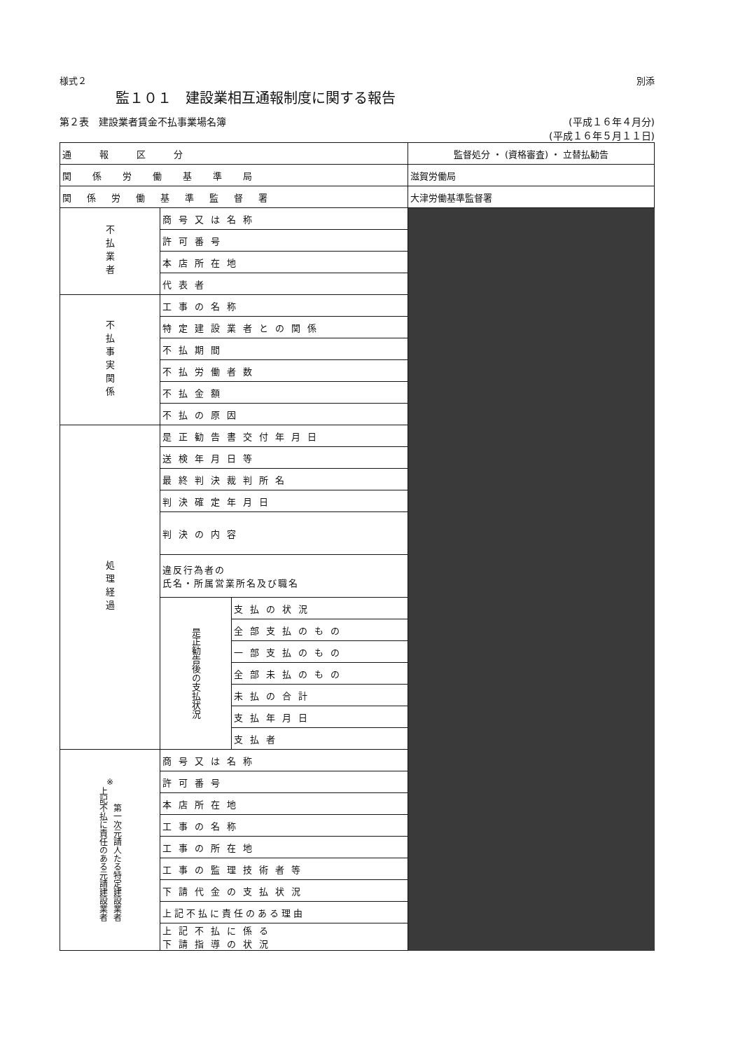様式２ 別添
監１０１　建設業相互通報制度に関する報告
第２表　建設業者賃金不払事業場名簿 (平成１６年４月分)
(平成１６年５月１１日)
| 通報区分 | | | 監督処分 ・ (資格審査) ・ 立替払勧告 |
| 関係労働基準局 | | | 滋賀労働局 |
| 関係労働基準監督署 | | | 大津労働基準監督署 |
| 不払業者 | 商号又は名称 | | |
| | 許可番号 | | |
| | 本店所在地 | | |
| | 代表者 | | |
| 不払事実関係 | 工事の名称 | | |
| | 特定建設業者との関係 | | |
| | 不払期間 | | |
| | 不払労働者数 | | |
| | 不払金額 | | |
| | 不払の原因 | | |
| 処理経過 | 是正勧告書交付年月日 | | |
| | 送検年月日等 | | |
| | 最終判決裁判所名 | | |
| | 判決確定年月日 | | |
| | 判決の内容 | | |
| | 違反行為者の 氏名・所属営業所名及び職名 | | |
| | 是正勧告後の支払状況 | 支払の状況 | |
| | | 全部支払のもの | |
| | | 一部支払のもの | |
| | | 全部未払のもの | |
| | | 未払の合計 | |
| | | 支払年月日 | |
| | | 支払者 | |
| ※ 上記不払に責任のある元請建設業者 第一次元請人たる特定建設業者 | 商号又は名称 | | |
| | 許可番号 | | |
| | 本店所在地 | | |
| | 工事の名称 | | |
| | 工事の所在地 | | |
| | 工事の監理技術者等 | | |
| | 下請代金の支払状況 | | |
| | 上記不払に責任のある理由 | | |
| | 上記不払に係る 下請指導の状況 | | |